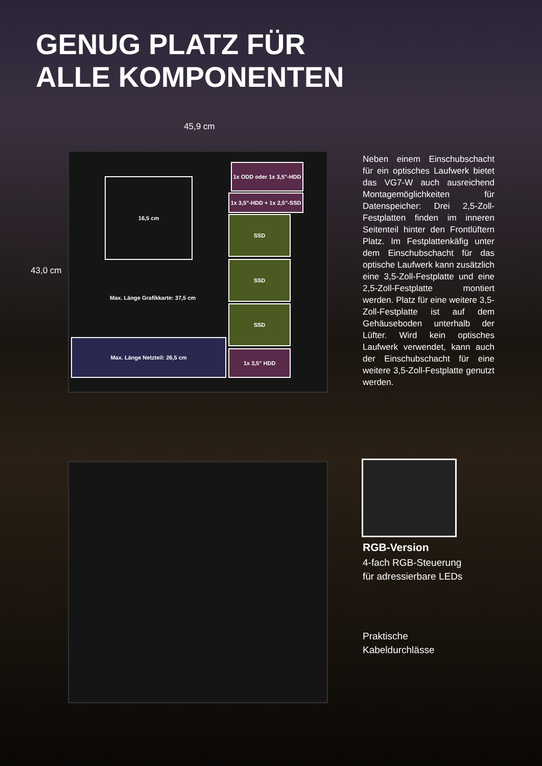GENUG PLATZ FÜR
ALLE KOMPONENTEN
45,9 cm
43,0 cm
16,5 cm
1x ODD oder 1x 3,5"-HDD
1x 3,5"-HDD + 1x 2,5"-SSD
SSD
SSD
SSD
1x 3,5" HDD
Max. Länge Grafikkarte: 37,5 cm
Max. Länge Netzteil: 26,5 cm
Neben einem Einschubschacht für ein optisches Laufwerk bietet das VG7-W auch ausreichend Montage­möglichkeiten für Datenspeicher: Drei 2,5-Zoll-Festplatten finden im inneren Seitenteil hinter den Front­lüftern Platz. Im Festplattenkäfig unter dem Einschubschacht für das optische Laufwerk kann zusätzlich eine 3,5-Zoll-Festplatte und eine 2,5-Zoll-Festplatte montiert werden. Platz für eine weitere 3,5-Zoll-Fest­platte ist auf dem Gehäuseboden unterhalb der Lüfter. Wird kein optisches Laufwerk verwendet, kann auch der Einschubschacht für eine weitere 3,5-Zoll-Festplatte genutzt werden.
RGB-Version
4-fach RGB-Steuerung
für adressierbare LEDs
Praktische
Kabeldurchlässe